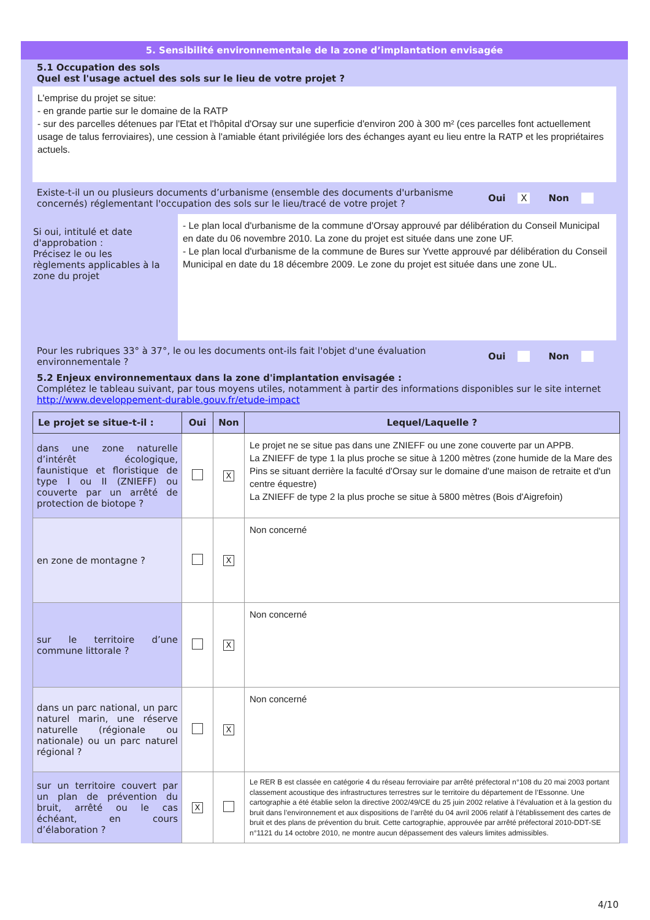5. Sensibilité environnementale de la zone d’implantation envisagée
5.1 Occupation des sols
Quel est l'usage actuel des sols sur le lieu de votre projet ?
L'emprise du projet se situe:
- en grande partie sur le domaine de la RATP
- sur des parcelles détenues par l'Etat et l'hôpital d'Orsay sur une superficie d'environ 200 à 300 m² (ces parcelles font actuellement usage de talus ferroviaires), une cession à l'amiable étant privilégiée lors des échanges ayant eu lieu entre la RATP et les propriétaires actuels.
Existe-t-il un ou plusieurs documents d’urbanisme (ensemble des documents d'urbanisme concernés) réglementant l'occupation des sols sur le lieu/tracé de votre projet ?
Oui X Non
Si oui, intitulé et date d'approbation :
Précisez le ou les règlements applicables à la zone du projet
- Le plan local d'urbanisme de la commune d'Orsay approuvé par délibération du Conseil Municipal en date du 06 novembre 2010. La zone du projet est située dans une zone UF.
- Le plan local d'urbanisme de la commune de Bures sur Yvette approuvé par délibération du Conseil Municipal en date du 18 décembre 2009. Le zone du projet est située dans une zone UL.
Pour les rubriques 33° à 37°, le ou les documents ont-ils fait l'objet d'une évaluation environnementale ?
Oui Non
5.2 Enjeux environnementaux dans la zone d'implantation envisagée :
Complétez le tableau suivant, par tous moyens utiles, notamment à partir des informations disponibles sur le site internet http://www.developpement-durable.gouv.fr/etude-impact
| Le projet se situe-t-il : | Oui | Non | Lequel/Laquelle ? |
| --- | --- | --- | --- |
| dans une zone naturelle d’intérêt écologique, faunistique et floristique de type I ou II (ZNIEFF) ou couverte par un arrêté de protection de biotope ? | | X | Le projet ne se situe pas dans une ZNIEFF ou une zone couverte par un APPB. La ZNIEFF de type 1 la plus proche se situe à 1200 mètres (zone humide de la Mare des Pins se situant derrière la faculté d'Orsay sur le domaine d'une maison de retraite et d'un centre équestre) La ZNIEFF de type 2 la plus proche se situe à 5800 mètres (Bois d'Aigrefoin) |
| en zone de montagne ? | | X | Non concerné |
| sur le territoire d’une commune littorale ? | | X | Non concerné |
| dans un parc national, un parc naturel marin, une réserve naturelle (régionale ou nationale) ou un parc naturel régional ? | | X | Non concerné |
| sur un territoire couvert par un plan de prévention du bruit, arrêté ou le cas échéant, en cours d’élaboration ? | X | | Le RER B est classée en catégorie 4 du réseau ferroviaire par arrêté préfectoral n°108 du 20 mai 2003 portant classement acoustique des infrastructures terrestres sur le territoire du département de l’Essonne. Une cartographie a été établie selon la directive 2002/49/CE du 25 juin 2002 relative à l’évaluation et à la gestion du bruit dans l’environnement et aux dispositions de l’arrêté du 04 avril 2006 relatif à l’établissement des cartes de bruit et des plans de prévention du bruit. Cette cartographie, approuvée par arrêté préfectoral 2010-DDT-SE n°1121 du 14 octobre 2010, ne montre aucun dépassement des valeurs limites admissibles. |
4/10